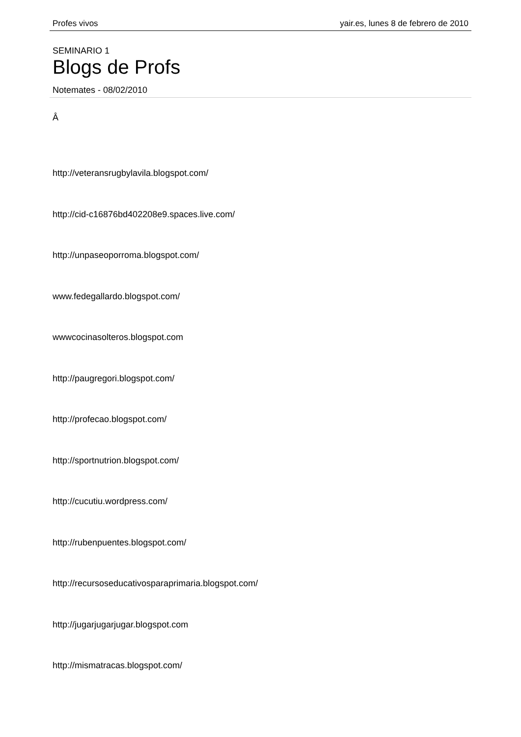Profes vivos yair.es, lunes 8 de febrero de 2010
SEMINARIO 1
Blogs de Profs
Notemates - 08/02/2010
Â
http://veteransrugbylavila.blogspot.com/
http://cid-c16876bd402208e9.spaces.live.com/
http://unpaseoporroma.blogspot.com/
www.fedegallardo.blogspot.com/
wwwcocinasolteros.blogspot.com
http://paugregori.blogspot.com/
http://profecao.blogspot.com/
http://sportnutrion.blogspot.com/
http://cucutiu.wordpress.com/
http://rubenpuentes.blogspot.com/
http://recursoseducativosparaprimaria.blogspot.com/
http://jugarjugarjugar.blogspot.com
http://mismatracas.blogspot.com/